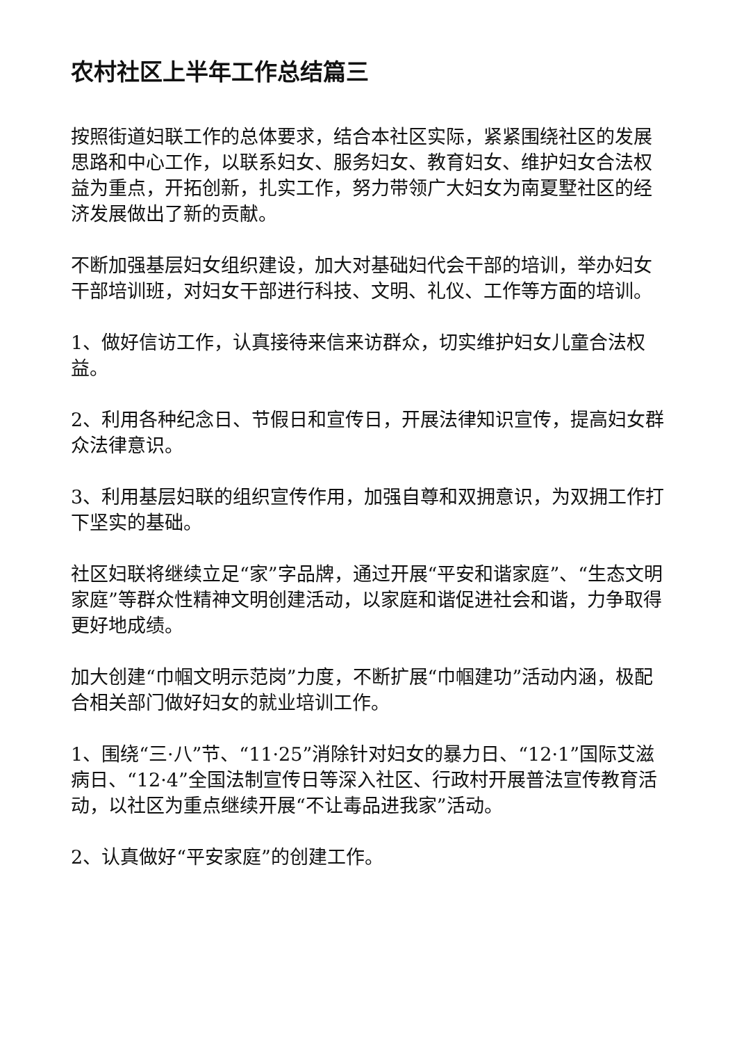农村社区上半年工作总结篇三
按照街道妇联工作的总体要求，结合本社区实际，紧紧围绕社区的发展思路和中心工作，以联系妇女、服务妇女、教育妇女、维护妇女合法权益为重点，开拓创新，扎实工作，努力带领广大妇女为南夏墅社区的经济发展做出了新的贡献。
不断加强基层妇女组织建设，加大对基础妇代会干部的培训，举办妇女干部培训班，对妇女干部进行科技、文明、礼仪、工作等方面的培训。
1、做好信访工作，认真接待来信来访群众，切实维护妇女儿童合法权益。
2、利用各种纪念日、节假日和宣传日，开展法律知识宣传，提高妇女群众法律意识。
3、利用基层妇联的组织宣传作用，加强自尊和双拥意识，为双拥工作打下坚实的基础。
社区妇联将继续立足“家”字品牌，通过开展“平安和谐家庭”、“生态文明家庭”等群众性精神文明创建活动，以家庭和谐促进社会和谐，力争取得更好地成绩。
加大创建“巾帼文明示范岗”力度，不断扩展“巾帼建功”活动内涵，极配合相关部门做好妇女的就业培训工作。
1、围绕“三·八”节、“11·25”消除针对妇女的暴力日、“12·1”国际艾滋病日、“12·4”全国法制宣传日等深入社区、行政村开展普法宣传教育活动，以社区为重点继续开展“不让毒品进我家”活动。
2、认真做好“平安家庭”的创建工作。